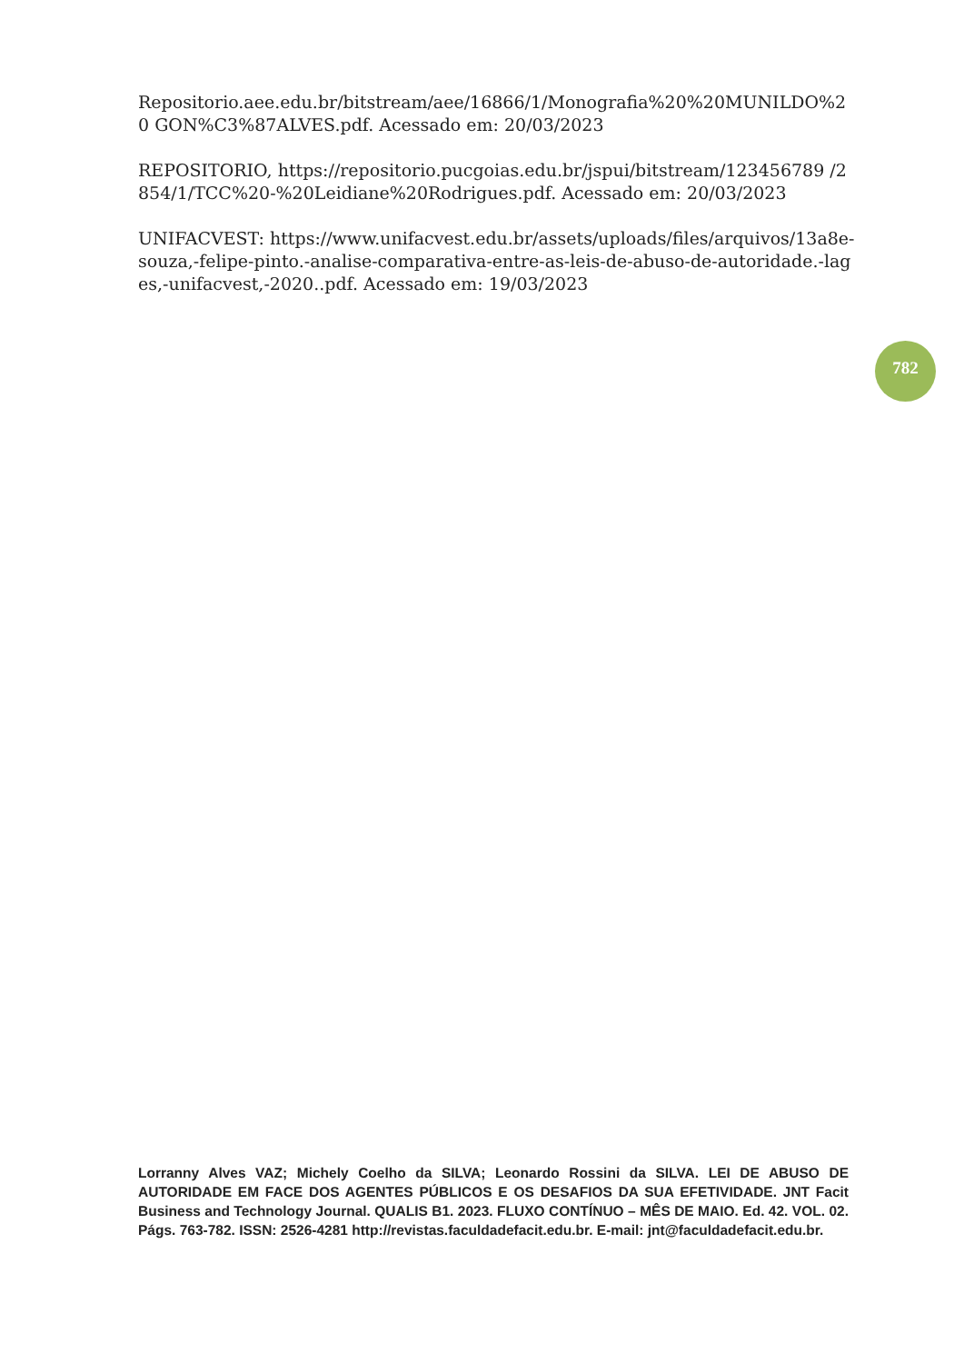Repositorio.aee.edu.br/bitstream/aee/16866/1/Monografia%20%20MUNILDO%20 GON%C3%87ALVES.pdf. Acessado em: 20/03/2023
REPOSITORIO, https://repositorio.pucgoias.edu.br/jspui/bitstream/123456789 /2854/1/TCC%20-%20Leidiane%20Rodrigues.pdf. Acessado em: 20/03/2023
UNIFACVEST: https://www.unifacvest.edu.br/assets/uploads/files/arquivos/13a8e-souza,-felipe-pinto.-analise-comparativa-entre-as-leis-de-abuso-de-autoridade.-lages,-unifacvest,-2020..pdf. Acessado em: 19/03/2023
782
Lorranny Alves VAZ; Michely Coelho da SILVA; Leonardo Rossini da SILVA. LEI DE ABUSO DE AUTORIDADE EM FACE DOS AGENTES PÚBLICOS E OS DESAFIOS DA SUA EFETIVIDADE. JNT Facit Business and Technology Journal. QUALIS B1. 2023. FLUXO CONTÍNUO – MÊS DE MAIO. Ed. 42. VOL. 02. Págs. 763-782. ISSN: 2526-4281 http://revistas.faculdadefacit.edu.br. E-mail: jnt@faculdadefacit.edu.br.